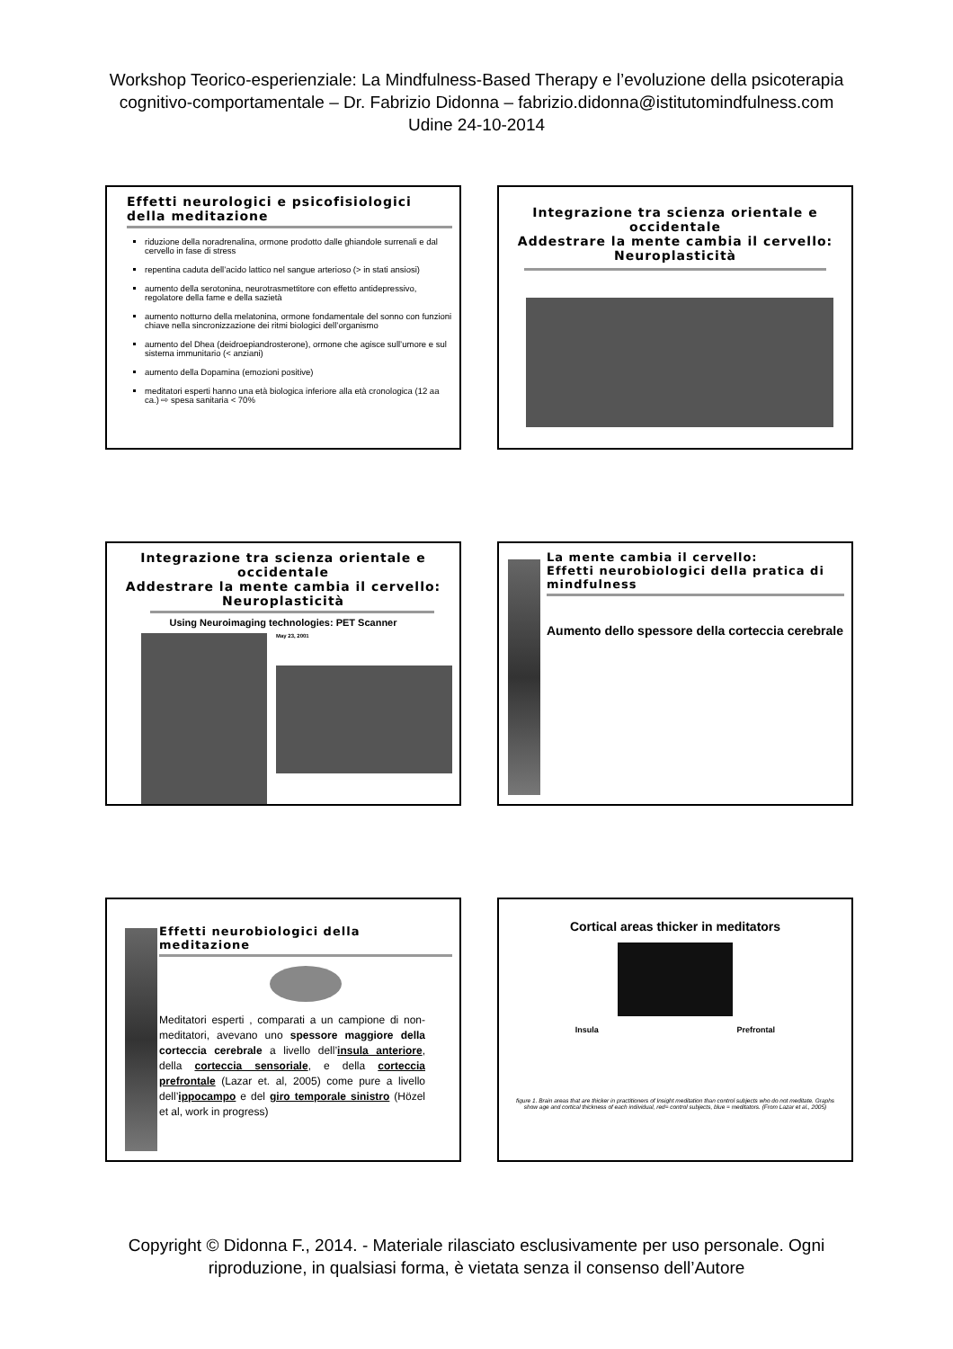Workshop Teorico-esperienziale: La Mindfulness-Based Therapy e l’evoluzione della psicoterapia
cognitivo-comportamentale – Dr. Fabrizio Didonna – fabrizio.didonna@istitutomindfulness.com
Udine 24-10-2014
Effetti neurologici e psicofisiologici della meditazione
riduzione della noradrenalina, ormone prodotto dalle ghiandole surrenali e dal cervello in fase di stress
repentina caduta dell’acido lattico nel sangue arterioso (> in stati ansiosi)
aumento della serotonina, neurotrasmettitore con effetto antidepressivo, regolatore della fame e della sazietà
aumento notturno della melatonina, ormone fondamentale del sonno con funzioni chiave nella sincronizzazione dei ritmi biologici dell’organismo
aumento del Dhea (deidroepiandrosterone), ormone che agisce sull’umore e sul sistema immunitario (< anziani)
aumento della Dopamina (emozioni positive)
meditatori esperti hanno una età biologica inferiore alla età cronologica (12 aa ca.) ⇨ spesa sanitaria < 70%
Integrazione tra scienza orientale e occidentale
Addestrare la mente cambia il cervello: Neuroplasticità
Integrazione tra scienza orientale e occidentale
Addestrare la mente cambia il cervello: Neuroplasticità
Using Neuroimaging technologies: PET Scanner
May 23, 2001
La mente cambia il cervello:
Effetti neurobiologici della pratica di mindfulness
Aumento dello spessore della corteccia cerebrale
Effetti neurobiologici della meditazione
Meditatori esperti , comparati a un campione di non-meditatori, avevano uno spessore maggiore della corteccia cerebrale a livello dell’insula anteriore, della corteccia sensoriale, e della corteccia prefrontale (Lazar et. al, 2005) come pure a livello dell’ippocampo e del giro temporale sinistro (Hözel et al, work in progress)
Cortical areas thicker in meditators
Insula Prefrontal
figure 1. Brain areas that are thicker in practitioners of Insight meditation than control subjects who do not meditate. Graphs show age and cortical thickness of each individual, red= control subjects, blue = meditators. (From Lazar et al., 2005)
Copyright © Didonna F., 2014. - Materiale rilasciato esclusivamente per uso personale. Ogni
riproduzione, in qualsiasi forma, è vietata senza il consenso dell’Autore